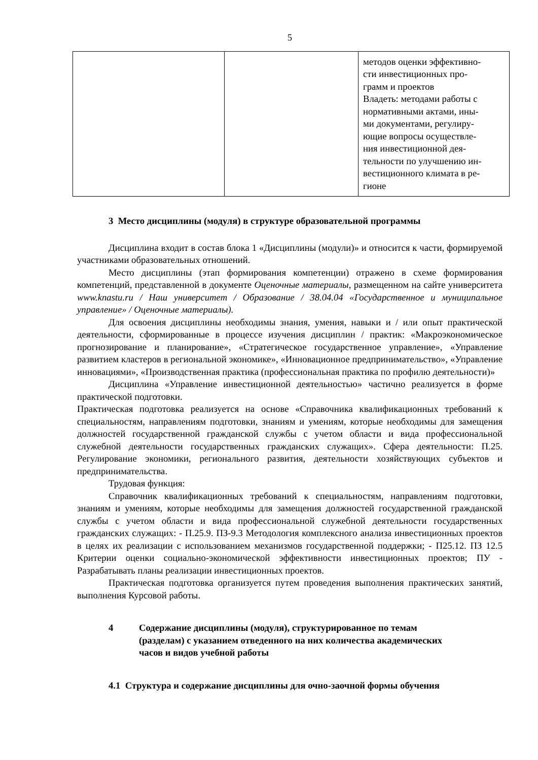5
| | | методов оценки эффективно- сти инвестиционных про- грамм и проектов Владеть: методами работы с нормативными актами, ины- ми документами, регулиру- ющие вопросы осуществле- ния инвестиционной дея- тельности по улучшению ин- вестиционного климата в ре- гионе |
3 Место дисциплины (модуля) в структуре образовательной программы
Дисциплина входит в состав блока 1 «Дисциплины (модули)» и относится к части, формируемой участниками образовательных отношений.
Место дисциплины (этап формирования компетенции) отражено в схеме формирования компетенций, представленной в документе Оценочные материалы, размещенном на сайте университета www.knastu.ru / Наш университет / Образование / 38.04.04 «Государственное и муниципальное управление» / Оценочные материалы).
Для освоения дисциплины необходимы знания, умения, навыки и / или опыт практической деятельности, сформированные в процессе изучения дисциплин / практик: «Макроэкономическое прогнозирование и планирование», «Стратегическое государственное управление», «Управление развитием кластеров в региональной экономике», «Инновационное предпринимательство», «Управление инновациями», «Производственная практика (профессиональная практика по профилю деятельности)»
Дисциплина «Управление инвестиционной деятельностью» частично реализуется в форме практической подготовки.
Практическая подготовка реализуется на основе «Справочника квалификационных требований к специальностям, направлениям подготовки, знаниям и умениям, которые необходимы для замещения должностей государственной гражданской службы с учетом области и вида профессиональной служебной деятельности государственных гражданских служащих». Сфера деятельности: П.25. Регулирование экономики, регионального развития, деятельности хозяйствующих субъектов и предпринимательства.
Трудовая функция:
Справочник квалификационных требований к специальностям, направлениям подготовки, знаниям и умениям, которые необходимы для замещения должностей государственной гражданской службы с учетом области и вида профессиональной служебной деятельности государственных гражданских служащих: - П.25.9. ПЗ-9.3 Методология комплексного анализа инвестиционных проектов в целях их реализации с использованием механизмов государственной поддержки; - П25.12. ПЗ 12.5 Критерии оценки социально-экономической эффективности инвестиционных проектов; ПУ - Разрабатывать планы реализации инвестиционных проектов.
Практическая подготовка организуется путем проведения выполнения практических занятий, выполнения Курсовой работы.
4 Содержание дисциплины (модуля), структурированное по темам
(разделам) с указанием отведенного на них количества академических
часов и видов учебной работы
4.1 Структура и содержание дисциплины для очно-заочной формы обучения